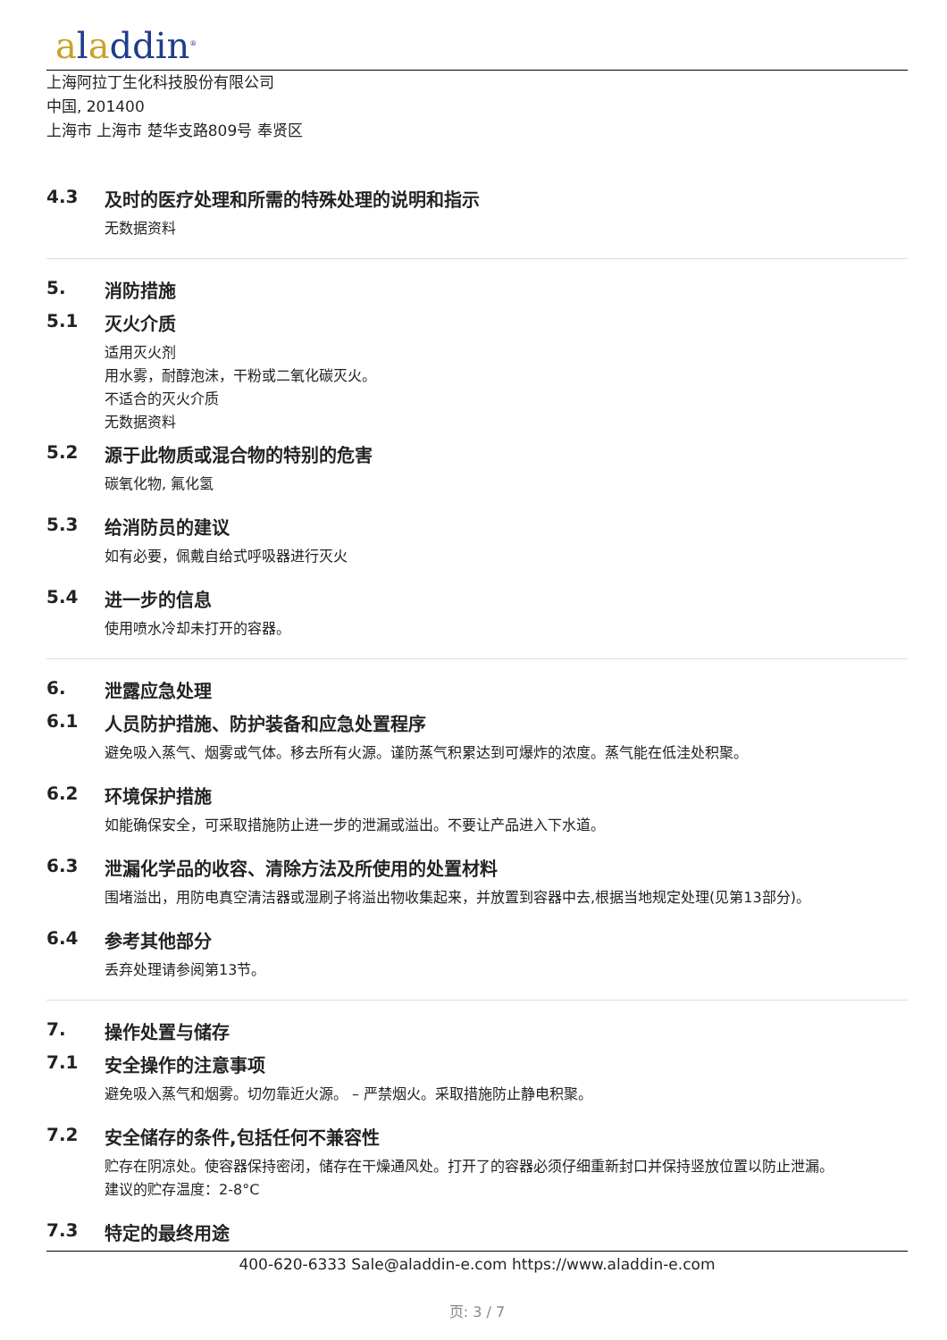aladdin<sup>®</sup>
上海阿拉丁生化科技股份有限公司
中国, 201400
上海市 上海市 楚华支路809号 奉贤区
4.3 及时的医疗处理和所需的特殊处理的说明和指示
无数据资料
5. 消防措施
5.1 灭火介质
适用灭火剂
用水雾，耐醇泡沫，干粉或二氧化碳灭火。
不适合的灭火介质
无数据资料
5.2 源于此物质或混合物的特别的危害
碳氧化物, 氟化氢
5.3 给消防员的建议
如有必要，佩戴自给式呼吸器进行灭火
5.4 进一步的信息
使用喷水冷却未打开的容器。
6. 泄露应急处理
6.1 人员防护措施、防护装备和应急处置程序
避免吸入蒸气、烟雾或气体。移去所有火源。谨防蒸气积累达到可爆炸的浓度。蒸气能在低洼处积聚。
6.2 环境保护措施
如能确保安全，可采取措施防止进一步的泄漏或溢出。不要让产品进入下水道。
6.3 泄漏化学品的收容、清除方法及所使用的处置材料
围堵溢出，用防电真空清洁器或湿刷子将溢出物收集起来，并放置到容器中去,根据当地规定处理(见第13部分)。
6.4 参考其他部分
丢弃处理请参阅第13节。
7. 操作处置与储存
7.1 安全操作的注意事项
避免吸入蒸气和烟雾。切勿靠近火源。 – 严禁烟火。采取措施防止静电积聚。
7.2 安全储存的条件,包括任何不兼容性
贮存在阴凉处。使容器保持密闭，储存在干燥通风处。打开了的容器必须仔细重新封口并保持竖放位置以防止泄漏。
建议的贮存温度：2-8°C
7.3 特定的最终用途
400-620-6333 Sale@aladdin-e.com https://www.aladdin-e.com
页: 3 / 7